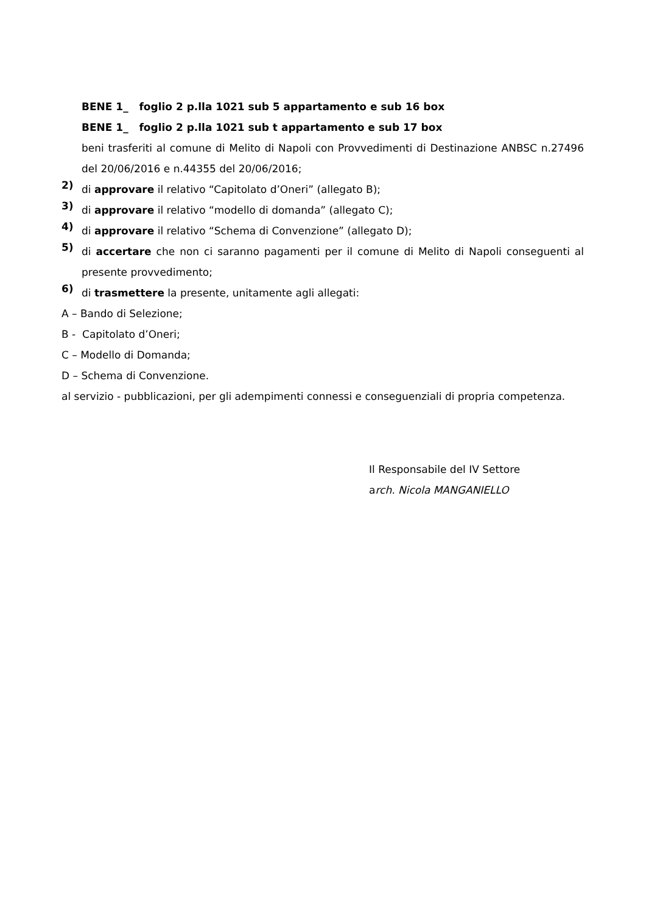BENE 1_ foglio 2 p.lla 1021 sub 5 appartamento e sub 16 box
BENE 1_ foglio 2 p.lla 1021 sub t appartamento e sub 17 box
beni trasferiti al comune di Melito di Napoli con Provvedimenti di Destinazione ANBSC n.27496 del 20/06/2016 e n.44355 del 20/06/2016;
2)
di approvare il relativo “Capitolato d’Oneri” (allegato B);
3)
di approvare il relativo “modello di domanda” (allegato C);
4)
di approvare il relativo “Schema di Convenzione” (allegato D);
5)
di accertare che non ci saranno pagamenti per il comune di Melito di Napoli conseguenti al presente provvedimento;
6)
di trasmettere la presente, unitamente agli allegati:
A – Bando di Selezione;
B - Capitolato d’Oneri;
C – Modello di Domanda;
D – Schema di Convenzione.
al servizio - pubblicazioni, per gli adempimenti connessi e conseguenziali di propria competenza.
Il Responsabile del IV Settore
arch. Nicola MANGANIELLO